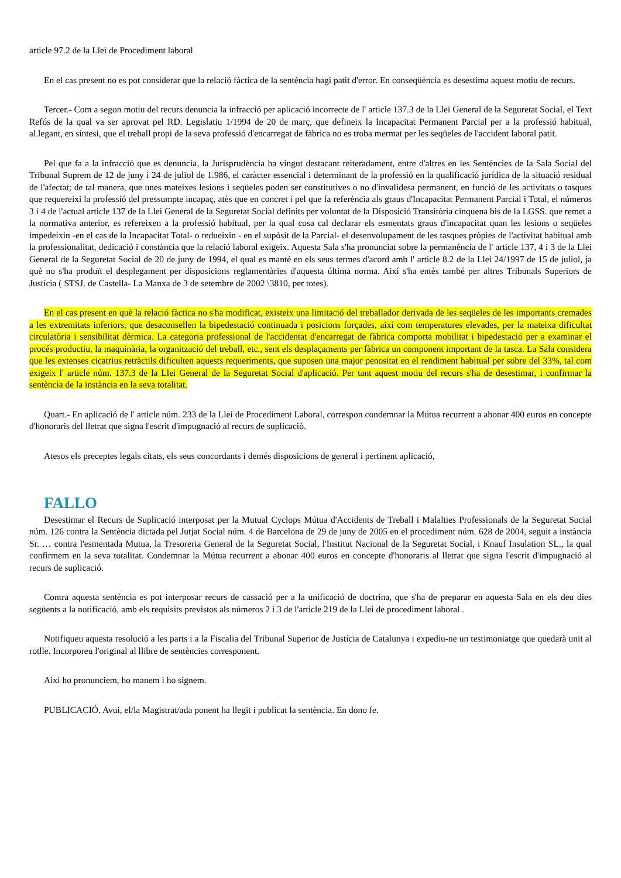article 97.2 de la Llei de Procediment laboral
En el cas present no es pot considerar que la relació fàctica de la sentència hagi patit d'error. En conseqüència es desestima aquest motiu de recurs.
Tercer.- Com a segon motiu del recurs denuncia la infracció per aplicació incorrecte de l' article 137.3 de la Llei General de la Seguretat Social, el Text Refós de la qual va ser aprovat pel RD. Legislatiu 1/1994 de 20 de març, que defineix la Incapacitat Permanent Parcial per a la professió habitual, al.legant, en síntesi, que el treball propi de la seva professió d'encarregat de fàbrica no es troba mermat per les seqüeles de l'accident laboral patit.
Pel que fa a la infracció que es denuncia, la Jurisprudència ha vingut destacant reiteradament, entre d'altres en les Sentències de la Sala Social del Tribunal Suprem de 12 de juny i 24 de juliol de 1.986, el caràcter essencial i determinant de la professió en la qualificació jurídica de la situació residual de l'afectat; de tal manera, que unes mateixes lesions i seqüeles poden ser constitutives o no d'invalidesa permanent, en funció de les activitats o tasques que requereixi la professió del pressumpte incapaç, atès que en concret i pel que fa referència als graus d'Incapacitat Permanent Parcial i Total, el números 3 i 4 de l'actual article 137 de la Llei General de la Seguretat Social definits per voluntat de la Disposició Transitòria cinquena bis de la LGSS. que remet a la normativa anterior, es refereixen a la professió habitual, per la qual cosa cal declarar els esmentats graus d'incapacitat quan les lesions o seqüeles impedeixin -en el cas de la Incapacitat Total- o redueixin - en el supòsit de la Parcial- el desenvolupament de les tasques pròpies de l'activitat habitual amb la professionalitat, dedicació i constància que la relació laboral exigeix. Aquesta Sala s'ha pronunciat sobre la permanència de l' article 137, 4 i 3 de la Llei General de la Seguretat Social de 20 de juny de 1994, el qual es manté en els seus termes d'acord amb l' article 8.2 de la Llei 24/1997 de 15 de juliol, ja què no s'ha produït el desplegament per disposicions reglamentàries d'aquesta última norma. Així s'ha entès també per altres Tribunals Superiors de Justícia ( STSJ. de Castella- La Manxa de 3 de setembre de 2002 \3810, per totes).
En el cas present en què la relació fàctica no s'ha modificat, existeix una limitació del treballador derivada de les seqüeles de les importants cremades a les extremitats inferiors, que desaconsellen la bipedestació continuada i posicions forçades, així com temperatures elevades, per la mateixa dificultat circulatòria i sensibilitat dèrmica. La categoria professional de l'accidentat d'encarregat de fàbrica comporta mobilitat i bipedestació per a examinar el procés productiu, la maquinària, la organització del treball, etc., sent els desplaçaments per fàbrica un component important de la tasca. La Sala considera que les extenses cicatrius retràctils dificulten aquests requeriments, que suposen una major penositat en el rendiment habitual per sobre del 33%, tal com exigeix l' article núm. 137.3 de la Llei General de la Seguretat Social d'aplicació. Per tant aquest motiu del recurs s'ha de desestimar, i confirmar la sentència de la instància en la seva totalitat.
Quart.- En aplicació de l' article núm. 233 de la Llei de Procediment Laboral, correspon condemnar la Mútua recurrent a abonar 400 euros en concepte d'honoraris del lletrat que signa l'escrit d'impugnació al recurs de suplicació.
Atesos els preceptes legals citats, els seus concordants i demés disposicions de general i pertinent aplicació,
FALLO
Desestimar el Recurs de Suplicació interposat per la Mutual Cyclops Mútua d'Accidents de Treball i Malalties Professionals de la Seguretat Social núm. 126 contra la Sentència dictada pel Jutjat Social núm. 4 de Barcelona de 29 de juny de 2005 en el procediment núm. 628 de 2004, seguit a instància Sr. … contra l'esmentada Mutua, la Tresoreria General de la Seguretat Social, l'Institut Nacional de la Seguretat Social, i Knauf Insulation SL., la qual confirmem en la seva totalitat. Condemnar la Mútua recurrent a abonar 400 euros en concepte d'honoraris al lletrat que signa l'escrit d'impugnació al recurs de suplicació.
Contra aquesta sentència es pot interposar recurs de cassació per a la unificació de doctrina, que s'ha de preparar en aquesta Sala en els deu dies següents a la notificació, amb els requisits previstos als números 2 i 3 de l'article 219 de la Llei de procediment laboral .
Notifiqueu aquesta resolució a les parts i a la Fiscalia del Tribunal Superior de Justícia de Catalunya i expediu-ne un testimoniatge que quedarà unit al rotlle. Incorporeu l'original al llibre de sentències corresponent.
Així ho pronunciem, ho manem i ho signem.
PUBLICACIÓ. Avui, el/la Magistrat/ada ponent ha llegit i publicat la sentència. En dono fe.